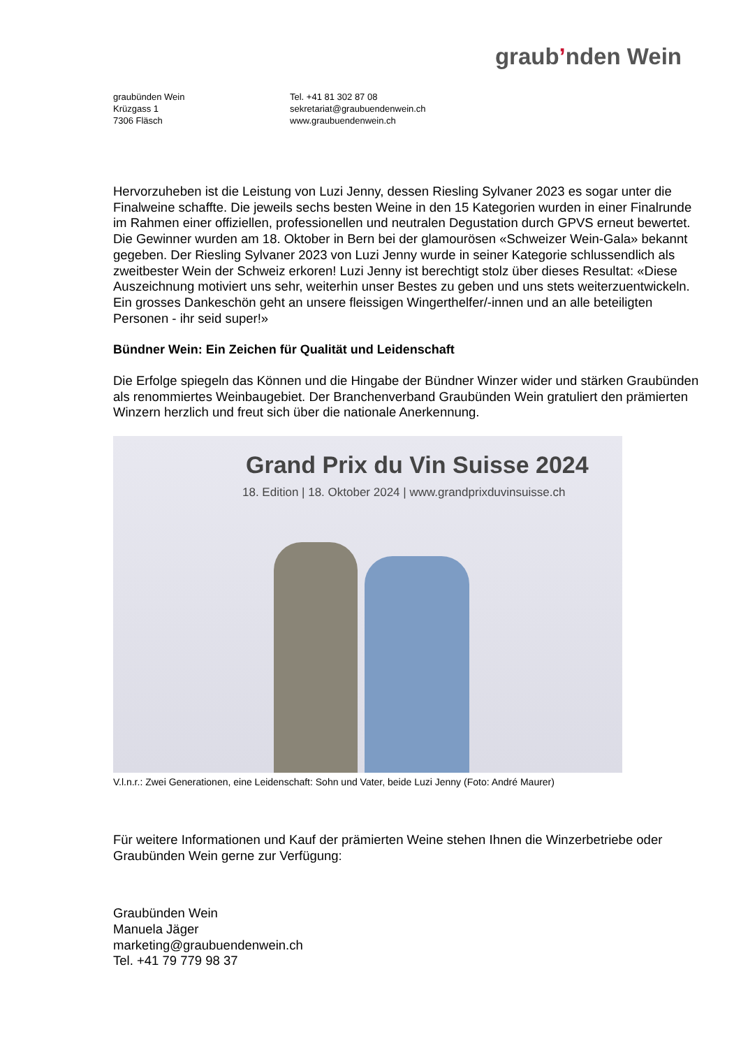graubʼnden Wein
graubünden Wein
Krüzgass 1
7306 Fläsch
Tel. +41 81 302 87 08
sekretariat@graubuendenwein.ch
www.graubuendenwein.ch
Hervorzuheben ist die Leistung von Luzi Jenny, dessen Riesling Sylvaner 2023 es sogar unter die Finalweine schaffte. Die jeweils sechs besten Weine in den 15 Kategorien wurden in einer Finalrunde im Rahmen einer offiziellen, professionellen und neutralen Degustation durch GPVS erneut bewertet. Die Gewinner wurden am 18. Oktober in Bern bei der glamourösen «Schweizer Wein-Gala» bekannt gegeben. Der Riesling Sylvaner 2023 von Luzi Jenny wurde in seiner Kategorie schlussendlich als zweitbester Wein der Schweiz erkoren! Luzi Jenny ist berechtigt stolz über dieses Resultat: «Diese Auszeichnung motiviert uns sehr, weiterhin unser Bestes zu geben und uns stets weiterzuentwickeln. Ein grosses Dankeschön geht an unsere fleissigen Wingerthelfer/-innen und an alle beteiligten Personen - ihr seid super!»
Bündner Wein: Ein Zeichen für Qualität und Leidenschaft
Die Erfolge spiegeln das Können und die Hingabe der Bündner Winzer wider und stärken Graubünden als renommiertes Weinbaugebiet. Der Branchenverband Graubünden Wein gratuliert den prämierten Winzern herzlich und freut sich über die nationale Anerkennung.
Grand Prix du Vin Suisse 2024
18. Edition | 18. Oktober 2024 | www.grandprixduvinsuisse.ch
V.l.n.r.: Zwei Generationen, eine Leidenschaft: Sohn und Vater, beide Luzi Jenny (Foto: André Maurer)
Für weitere Informationen und Kauf der prämierten Weine stehen Ihnen die Winzerbetriebe oder Graubünden Wein gerne zur Verfügung:
Graubünden Wein
Manuela Jäger
marketing@graubuendenwein.ch
Tel. +41 79 779 98 37